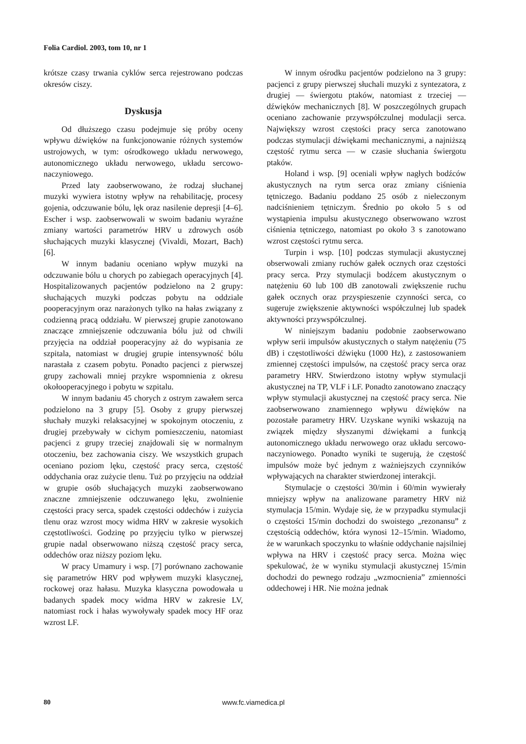Folia Cardiol. 2003, tom 10, nr 1
krótsze czasy trwania cyklów serca rejestrowano podczas okresów ciszy.
Dyskusja
Od dłuższego czasu podejmuje się próby oceny wpływu dźwięków na funkcjonowanie różnych systemów ustrojowych, w tym: ośrodkowego układu nerwowego, autonomicznego układu nerwowego, układu sercowo-naczyniowego.
Przed laty zaobserwowano, że rodzaj słuchanej muzyki wywiera istotny wpływ na rehabilitację, procesy gojenia, odczuwanie bólu, lęk oraz nasilenie depresji [4–6]. Escher i wsp. zaobserwowali w swoim badaniu wyraźne zmiany wartości parametrów HRV u zdrowych osób słuchających muzyki klasycznej (Vivaldi, Mozart, Bach) [6].
W innym badaniu oceniano wpływ muzyki na odczuwanie bólu u chorych po zabiegach operacyjnych [4]. Hospitalizowanych pacjentów podzielono na 2 grupy: słuchających muzyki podczas pobytu na oddziale pooperacyjnym oraz narażonych tylko na hałas związany z codzienną pracą oddziału. W pierwszej grupie zanotowano znaczące zmniejszenie odczuwania bólu już od chwili przyjęcia na oddział pooperacyjny aż do wypisania ze szpitala, natomiast w drugiej grupie intensywność bólu narastała z czasem pobytu. Ponadto pacjenci z pierwszej grupy zachowali mniej przykre wspomnienia z okresu okołooperacyjnego i pobytu w szpitalu.
W innym badaniu 45 chorych z ostrym zawałem serca podzielono na 3 grupy [5]. Osoby z grupy pierwszej słuchały muzyki relaksacyjnej w spokojnym otoczeniu, z drugiej przebywały w cichym pomieszczeniu, natomiast pacjenci z grupy trzeciej znajdowali się w normalnym otoczeniu, bez zachowania ciszy. We wszystkich grupach oceniano poziom lęku, częstość pracy serca, częstość oddychania oraz zużycie tlenu. Tuż po przyjęciu na oddział w grupie osób słuchających muzyki zaobserwowano znaczne zmniejszenie odczuwanego lęku, zwolnienie częstości pracy serca, spadek częstości oddechów i zużycia tlenu oraz wzrost mocy widma HRV w zakresie wysokich częstotliwości. Godzinę po przyjęciu tylko w pierwszej grupie nadal obserwowano niższą częstość pracy serca, oddechów oraz niższy poziom lęku.
W pracy Umamury i wsp. [7] porównano zachowanie się parametrów HRV pod wpływem muzyki klasycznej, rockowej oraz hałasu. Muzyka klasyczna powodowała u badanych spadek mocy widma HRV w zakresie LV, natomiast rock i hałas wywoływały spadek mocy HF oraz wzrost LF.
W innym ośrodku pacjentów podzielono na 3 grupy: pacjenci z grupy pierwszej słuchali muzyki z syntezatora, z drugiej — świergotu ptaków, natomiast z trzeciej — dźwięków mechanicznych [8]. W poszczególnych grupach oceniano zachowanie przywspółczulnej modulacji serca. Największy wzrost częstości pracy serca zanotowano podczas stymulacji dźwiękami mechanicznymi, a najniższą częstość rytmu serca — w czasie słuchania świergotu ptaków.
Holand i wsp. [9] oceniali wpływ nagłych bodźców akustycznych na rytm serca oraz zmiany ciśnienia tętniczego. Badaniu poddano 25 osób z nieleczonym nadciśnieniem tętniczym. Średnio po około 5 s od wystąpienia impulsu akustycznego obserwowano wzrost ciśnienia tętniczego, natomiast po około 3 s zanotowano wzrost częstości rytmu serca.
Turpin i wsp. [10] podczas stymulacji akustycznej obserwowali zmiany ruchów gałek ocznych oraz częstości pracy serca. Przy stymulacji bodźcem akustycznym o natężeniu 60 lub 100 dB zanotowali zwiększenie ruchu gałek ocznych oraz przyspieszenie czynności serca, co sugeruje zwiększenie aktywności współczulnej lub spadek aktywności przywspółczulnej.
W niniejszym badaniu podobnie zaobserwowano wpływ serii impulsów akustycznych o stałym natężeniu (75 dB) i częstotliwości dźwięku (1000 Hz), z zastosowaniem zmiennej częstości impulsów, na częstość pracy serca oraz parametry HRV. Stwierdzono istotny wpływ stymulacji akustycznej na TP, VLF i LF. Ponadto zanotowano znaczący wpływ stymulacji akustycznej na częstość pracy serca. Nie zaobserwowano znamiennego wpływu dźwięków na pozostałe parametry HRV. Uzyskane wyniki wskazują na związek między słyszanymi dźwiękami a funkcją autonomicznego układu nerwowego oraz układu sercowo-naczyniowego. Ponadto wyniki te sugerują, że częstość impulsów może być jednym z ważniejszych czynników wpływających na charakter stwierdzonej interakcji.
Stymulacje o częstości 30/min i 60/min wywierały mniejszy wpływ na analizowane parametry HRV niż stymulacja 15/min. Wydaje się, że w przypadku stymulacji o częstości 15/min dochodzi do swoistego „rezonansu” z częstością oddechów, która wynosi 12–15/min. Wiadomo, że w warunkach spoczynku to właśnie oddychanie najsilniej wpływa na HRV i częstość pracy serca. Można więc spekulować, że w wyniku stymulacji akustycznej 15/min dochodzi do pewnego rodzaju „wzmocnienia” zmienności oddechowej i HR. Nie można jednak
80 www.fc.viamedica.pl